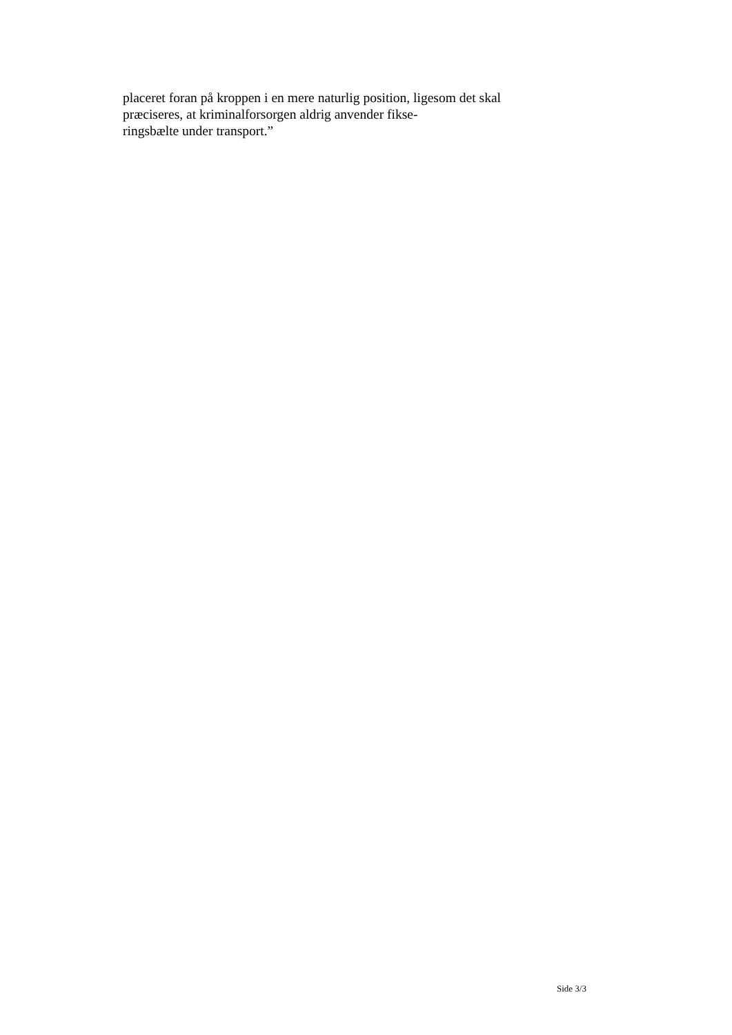placeret foran på kroppen i en mere naturlig position, ligesom det skal præciseres, at kriminalforsorgen aldrig anvender fikse-
ringsbælte under transport.”
Side 3/3